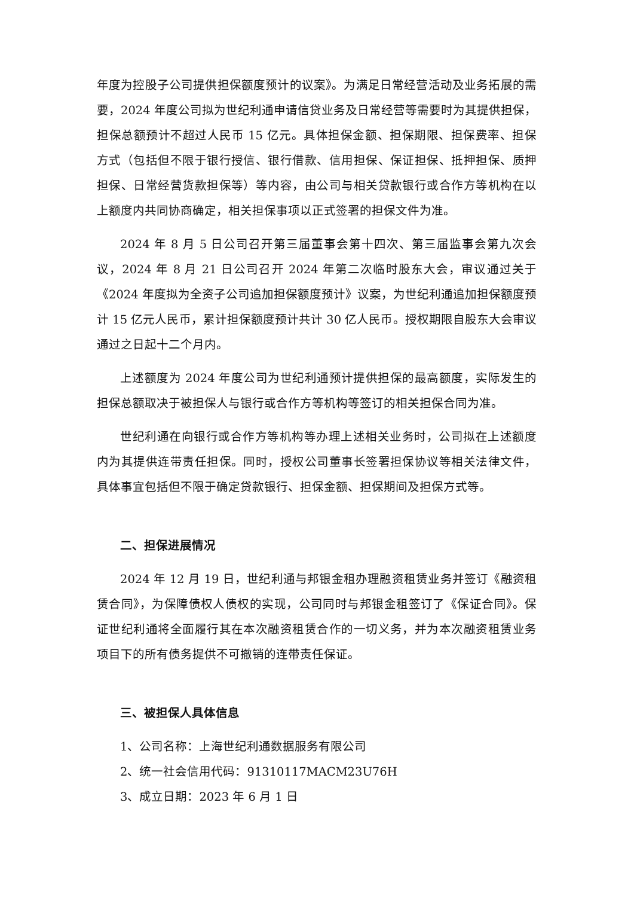年度为控股子公司提供担保额度预计的议案》。为满足日常经营活动及业务拓展的需要，2024 年度公司拟为世纪利通申请信贷业务及日常经营等需要时为其提供担保，担保总额预计不超过人民币 15 亿元。具体担保金额、担保期限、担保费率、担保方式（包括但不限于银行授信、银行借款、信用担保、保证担保、抵押担保、质押担保、日常经营货款担保等）等内容，由公司与相关贷款银行或合作方等机构在以上额度内共同协商确定，相关担保事项以正式签署的担保文件为准。
2024 年 8 月 5 日公司召开第三届董事会第十四次、第三届监事会第九次会议，2024 年 8 月 21 日公司召开 2024 年第二次临时股东大会，审议通过关于《2024 年度拟为全资子公司追加担保额度预计》议案，为世纪利通追加担保额度预计 15 亿元人民币，累计担保额度预计共计 30 亿人民币。授权期限自股东大会审议通过之日起十二个月内。
上述额度为 2024 年度公司为世纪利通预计提供担保的最高额度，实际发生的担保总额取决于被担保人与银行或合作方等机构等签订的相关担保合同为准。
世纪利通在向银行或合作方等机构等办理上述相关业务时，公司拟在上述额度内为其提供连带责任担保。同时，授权公司董事长签署担保协议等相关法律文件，具体事宜包括但不限于确定贷款银行、担保金额、担保期间及担保方式等。
二、担保进展情况
2024 年 12 月 19 日，世纪利通与邦银金租办理融资租赁业务并签订《融资租赁合同》，为保障债权人债权的实现，公司同时与邦银金租签订了《保证合同》。保证世纪利通将全面履行其在本次融资租赁合作的一切义务，并为本次融资租赁业务项目下的所有债务提供不可撤销的连带责任保证。
三、被担保人具体信息
1、公司名称：上海世纪利通数据服务有限公司
2、统一社会信用代码：91310117MACM23U76H
3、成立日期：2023 年 6 月 1 日